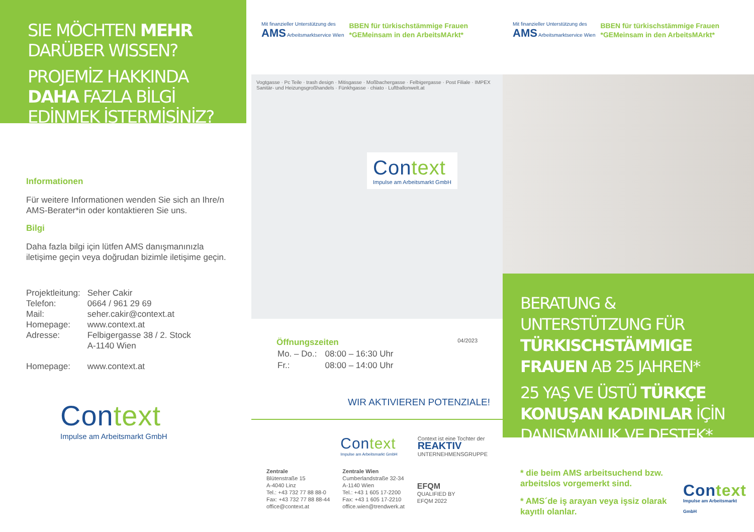SIE MÖCHTEN MEHR
DARÜBER WISSEN?
PROJEMİZ HAKKINDA
DAHA FAZLA BİLGİ
EDİNMEK İSTERMİSİNİZ?
Informationen
Für weitere Informationen wenden Sie sich an Ihre/n AMS-Berater*in oder kontaktieren Sie uns.
Bilgi
Daha fazla bilgi için lütfen AMS danışmanınızla iletişime geçin veya doğrudan bizimle iletişime geçin.
| Projektleitung: | Seher Cakir |
| Telefon: | 0664 / 961 29 69 |
| Mail: | seher.cakir@context.at |
| Homepage: | www.context.at |
| Adresse: | Felbigergasse 38 / 2. Stock A-1140 Wien |
| Homepage: | www.context.at |
Context
Impulse am Arbeitsmarkt GmbH
Mit finanzieller Unterstützung des
AMS Arbeitsmarktservice Wien
BBEN für türkischstämmige Frauen
*GEMeinsam in den ArbeitsMArkt*
Vogtgasse · Pc Teile · trash design · Mitisgasse · Moßbachergasse · Felbigergasse · Post Filiale · IMPEX Sanitär- und Heizungsgroßhandels · Fünkhgasse · chiato · Luftballonwelt.at
Context
Impulse am Arbeitsmarkt GmbH
Öffnungszeiten
| Mo. – Do.: | 08:00 – 16:30 Uhr |
| Fr.: | 08:00 – 14:00 Uhr |
04/2023
WIR AKTIVIEREN POTENZIALE!
Context
Impulse am Arbeitsmarkt GmbH
Context ist eine Tochter der
REAKTIV
UNTERNEHMENSGRUPPE
Zentrale
Blütenstraße 15
A-4040 Linz
Tel.: +43 732 77 88 88-0
Fax: +43 732 77 88 88-44
office@context.at
Zentrale Wien
Cumberlandstraße 32-34
A-1140 Wien
Tel.: +43 1 605 17-2200
Fax: +43 1 605 17-2210
office.wien@trendwerk.at
EFQM
QUALIFIED BY
EFQM 2022
Mit finanzieller Unterstützung des
AMS Arbeitsmarktservice Wien
BBEN für türkischstämmige Frauen
*GEMeinsam in den ArbeitsMArkt*
BERATUNG & UNTERSTÜTZUNG FÜR TÜRKISCHSTÄMMIGE FRAUEN AB 25 JAHREN*
25 YAŞ VE ÜSTÜ TÜRKÇE KONUŞAN KADINLAR İÇİN DANIŞMANLIK VE DESTEK*
* die beim AMS arbeitsuchend bzw. arbeitslos vorgemerkt sind.
* AMS´de iş arayan veya işsiz olarak kayıtlı olanlar.
Context
Impulse am Arbeitsmarkt GmbH